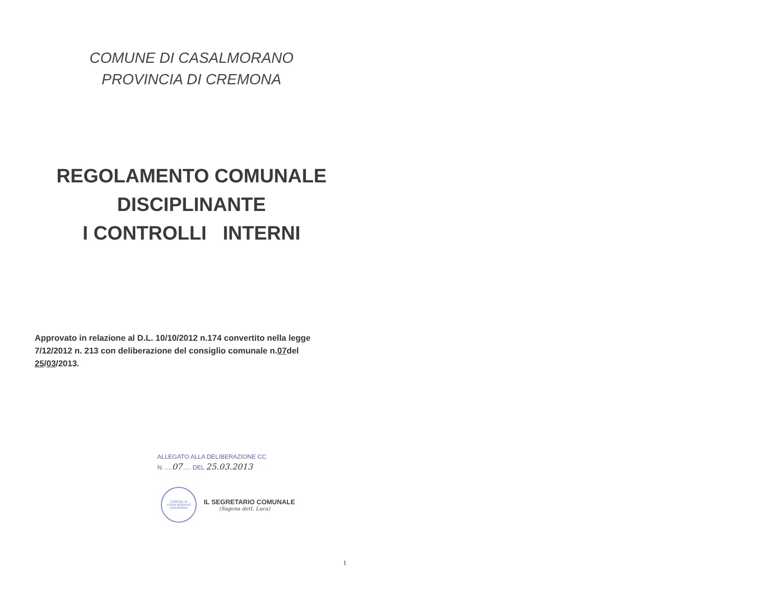COMUNE DI CASALMORANO
PROVINCIA DI CREMONA
REGOLAMENTO COMUNALE
DISCIPLINANTE
I CONTROLLI INTERNI
Approvato in relazione al D.L. 10/10/2012 n.174 convertito nella legge 7/12/2012 n. 213 con deliberazione del consiglio comunale n.07del 25/03/2013.
ALLEGATO ALLA DELIBERAZIONE CC
N. ....07..... DEL 25.03.2013
COMUNE DI CASALMORANO (CREMONA)
IL SEGRETARIO COMUNALE
(Sagona dott. Luca)
1